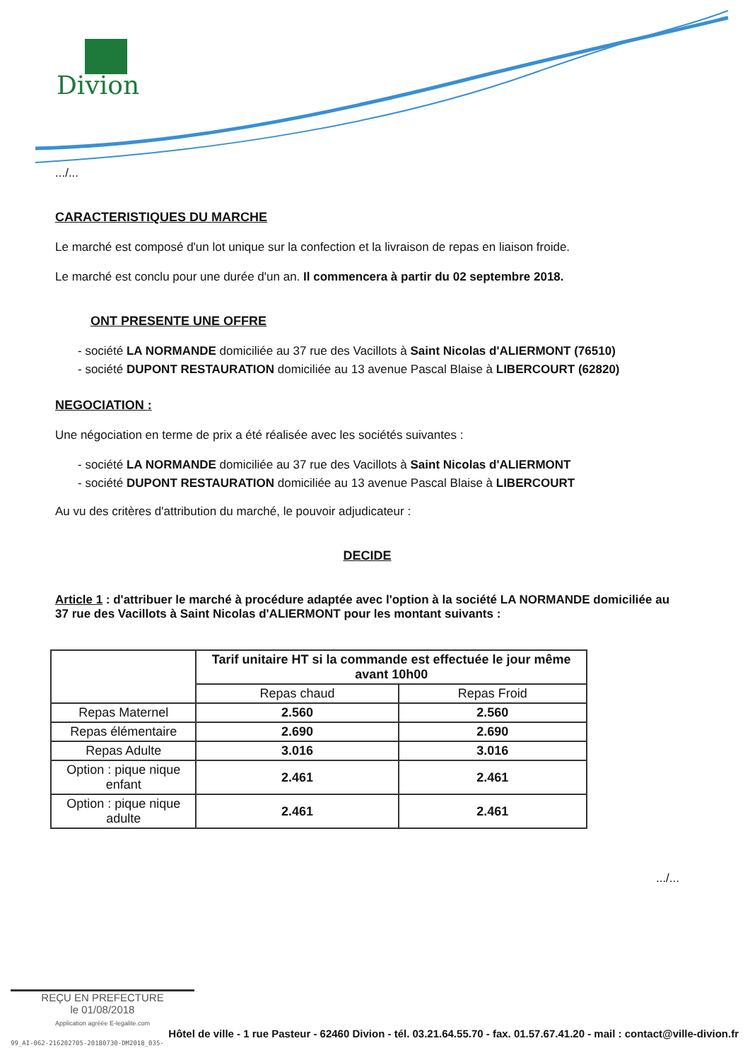Divion
.../...
CARACTERISTIQUES DU MARCHE
Le marché est composé d'un lot unique sur la confection et la livraison de repas en liaison froide.
Le marché est conclu pour une durée d'un an. Il commencera à partir du 02 septembre 2018.
ONT PRESENTE UNE OFFRE
- société LA NORMANDE domiciliée au 37 rue des Vacillots à Saint Nicolas d'ALIERMONT (76510)
- société DUPONT RESTAURATION domiciliée au 13 avenue Pascal Blaise à LIBERCOURT (62820)
NEGOCIATION :
Une négociation en terme de prix a été réalisée avec les sociétés suivantes :
- société LA NORMANDE domiciliée au 37 rue des Vacillots à Saint Nicolas d'ALIERMONT
- société DUPONT RESTAURATION domiciliée au 13 avenue Pascal Blaise à LIBERCOURT
Au vu des critères d'attribution du marché, le pouvoir adjudicateur :
DECIDE
Article 1 : d'attribuer le marché à procédure adaptée avec l'option à la société LA NORMANDE domiciliée au 37 rue des Vacillots à Saint Nicolas d'ALIERMONT pour les montant suivants :
| | Tarif unitaire HT si la commande est effectuée le jour même avant 10h00 | |
| --- | --- | --- |
| | Repas chaud | Repas Froid |
| Repas Maternel | 2.560 | 2.560 |
| Repas élémentaire | 2.690 | 2.690 |
| Repas Adulte | 3.016 | 3.016 |
| Option : pique nique enfant | 2.461 | 2.461 |
| Option : pique nique adulte | 2.461 | 2.461 |
.../...
REÇU EN PREFECTURE
le 01/08/2018
Application agréée E-legalite.com
Hôtel de ville - 1 rue Pasteur - 62460 Divion - tél. 03.21.64.55.70 - fax. 01.57.67.41.20 - mail : contact@ville-divion.fr
99_AI-062-216202705-20180730-DM2018_035-